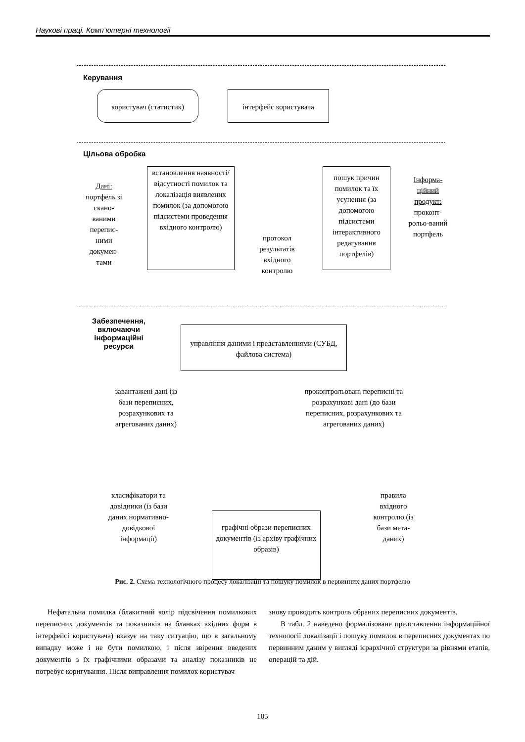Наукові праці. Комп’ютерні технології
Керування
користувач (статистик) інтерфейс користувача
Цільова обробка
Дані: портфель зі скано-ваними перепис-ними докумен-тами
встановлення наявності/ відсутності помилок та локалізація виявлених помилок (за допомогою підсистеми проведення вхідного контролю)
протокол результатів вхідного контролю
пошук причин помилок та їх усунення (за допомогою підсистеми інтерактивного редагування портфелів)
Інформа-ційний продукт: проконт-рольо-ваний портфель
Забезпечення, включаючи інформаційні ресурси
управління даними і представленнями (СУБД, файлова система)
завантажені дані (із бази переписних, розрахункових та агрегованих даних)
проконтрольовані переписні та розрахункові дані (до бази переписних, розрахункових та агрегованих даних)
класифікатори та довідники (із бази даних нормативно-довідкової інформації)
графічні образи переписних документів (із архіву графічних образів)
правила вхідного контролю (із бази мета-даних)
Рис. 2. Схема технологічного процесу локалізації та пошуку помилок в первинних даних портфелю
Нефатальна помилка (блакитний колір підсвічення помилкових переписних документів та показників на бланках вхідних форм в інтерфейсі користувача) вказує на таку ситуацію, що в загальному випадку може і не бути помилкою, і після звірення введених документів з їх графічними образами та аналізу показників не потребує коригування. Після виправлення помилок користувач
знову проводить контроль обраних переписних документів.
В табл. 2 наведено формалізоване представлення інформаційної технології локалізації і пошуку помилок в переписних документах по первинним даним у вигляді ієрархічної структури за рівнями етапів, операцій та дій.
105